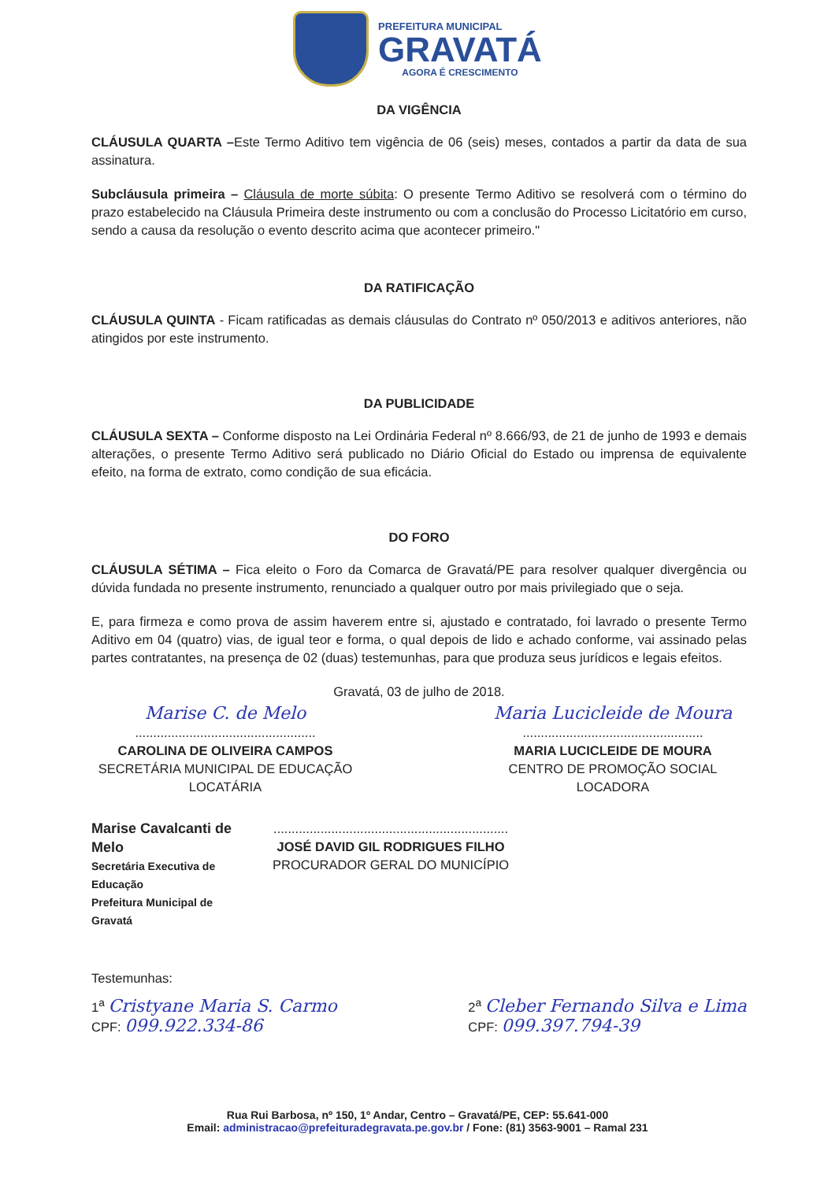PREFEITURA MUNICIPAL
GRAVATÁ
AGORA É CRESCIMENTO
DA VIGÊNCIA
CLÁUSULA QUARTA –Este Termo Aditivo tem vigência de 06 (seis) meses, contados a partir da data de sua assinatura.
Subcláusula primeira – Cláusula de morte súbita: O presente Termo Aditivo se resolverá com o término do prazo estabelecido na Cláusula Primeira deste instrumento ou com a conclusão do Processo Licitatório em curso, sendo a causa da resolução o evento descrito acima que acontecer primeiro."
DA RATIFICAÇÃO
CLÁUSULA QUINTA - Ficam ratificadas as demais cláusulas do Contrato nº 050/2013 e aditivos anteriores, não atingidos por este instrumento.
DA PUBLICIDADE
CLÁUSULA SEXTA – Conforme disposto na Lei Ordinária Federal nº 8.666/93, de 21 de junho de 1993 e demais alterações, o presente Termo Aditivo será publicado no Diário Oficial do Estado ou imprensa de equivalente efeito, na forma de extrato, como condição de sua eficácia.
DO FORO
CLÁUSULA SÉTIMA – Fica eleito o Foro da Comarca de Gravatá/PE para resolver qualquer divergência ou dúvida fundada no presente instrumento, renunciado a qualquer outro por mais privilegiado que o seja.
E, para firmeza e como prova de assim haverem entre si, ajustado e contratado, foi lavrado o presente Termo Aditivo em 04 (quatro) vias, de igual teor e forma, o qual depois de lido e achado conforme, vai assinado pelas partes contratantes, na presença de 02 (duas) testemunhas, para que produza seus jurídicos e legais efeitos.
Gravatá, 03 de julho de 2018.
Marise C. de Melo
..................................................
CAROLINA DE OLIVEIRA CAMPOS
SECRETÁRIA MUNICIPAL DE EDUCAÇÃO
LOCATÁRIA
Maria Lucicleide de Moura
..................................................
MARIA LUCICLEIDE DE MOURA
CENTRO DE PROMOÇÃO SOCIAL
LOCADORA
Marise Cavalcanti de Melo
Secretária Executiva de Educação
Prefeitura Municipal de Gravatá
.................................................................
JOSÉ DAVID GIL RODRIGUES FILHO
PROCURADOR GERAL DO MUNICÍPIO
Testemunhas:
1<sup>a</sup> Cristyane Maria S. Carmo
CPF: 099.922.334-86
2<sup>a</sup> Cleber Fernando Silva e Lima
CPF: 099.397.794-39
Rua Rui Barbosa, nº 150, 1º Andar, Centro – Gravatá/PE, CEP: 55.641-000
Email: administracao@prefeituradegravata.pe.gov.br / Fone: (81) 3563-9001 – Ramal 231